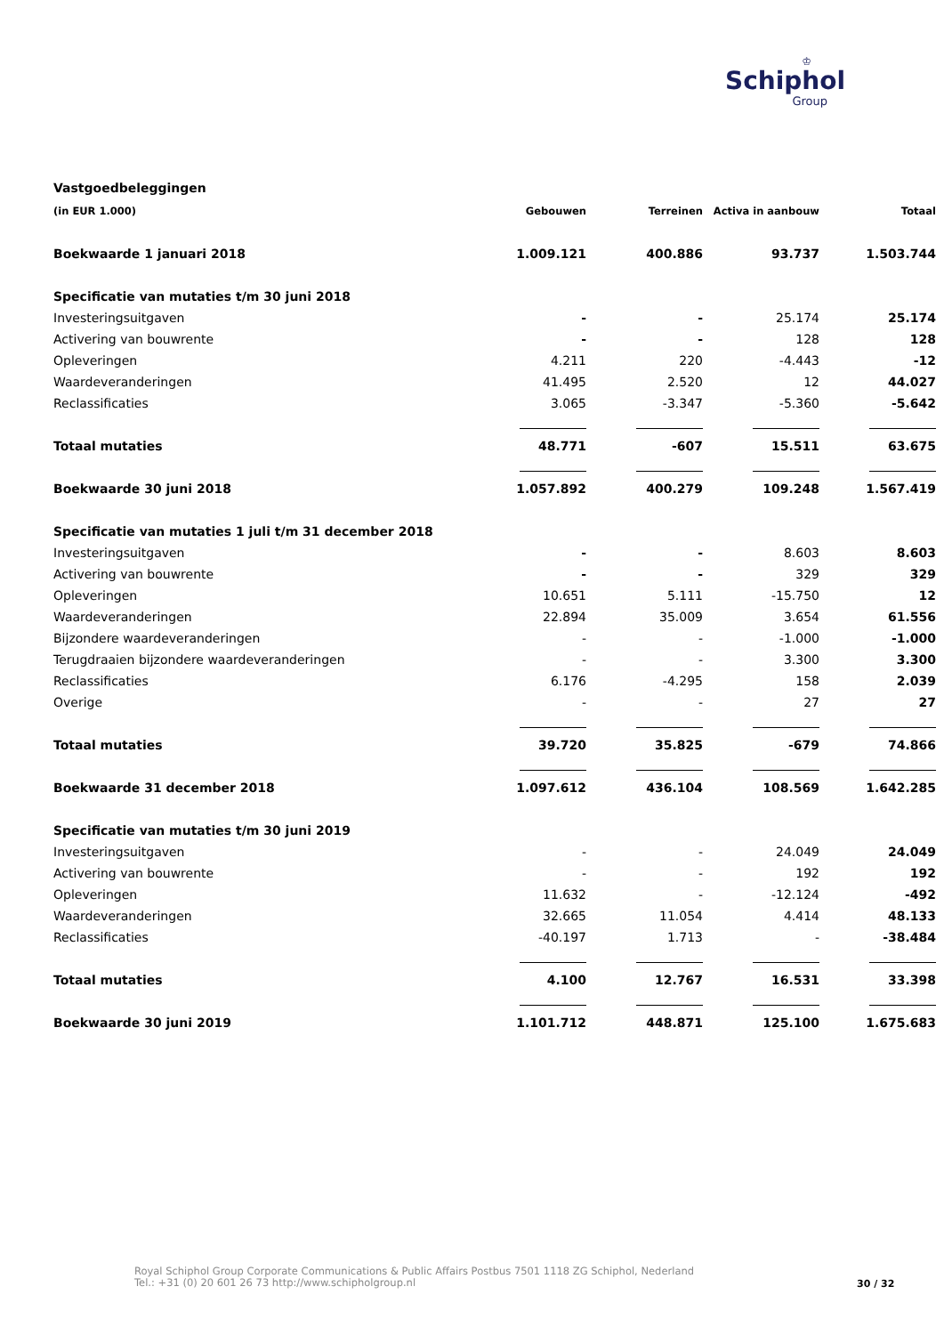♔
Schiphol
Group
Vastgoedbeleggingen
| (in EUR 1.000) | Gebouwen | Terreinen | Activa in aanbouw | Totaal |
| --- | --- | --- | --- | --- |
| Boekwaarde 1 januari 2018 | 1.009.121 | 400.886 | 93.737 | 1.503.744 |
| Specificatie van mutaties t/m 30 juni 2018 | | | | |
| Investeringsuitgaven | - | - | 25.174 | 25.174 |
| Activering van bouwrente | - | - | 128 | 128 |
| Opleveringen | 4.211 | 220 | -4.443 | -12 |
| Waardeveranderingen | 41.495 | 2.520 | 12 | 44.027 |
| Reclassificaties | 3.065 | -3.347 | -5.360 | -5.642 |
| Totaal mutaties | 48.771 | -607 | 15.511 | 63.675 |
| Boekwaarde 30 juni 2018 | 1.057.892 | 400.279 | 109.248 | 1.567.419 |
| Specificatie van mutaties 1 juli t/m 31 december 2018 | | | | |
| Investeringsuitgaven | - | - | 8.603 | 8.603 |
| Activering van bouwrente | - | - | 329 | 329 |
| Opleveringen | 10.651 | 5.111 | -15.750 | 12 |
| Waardeveranderingen | 22.894 | 35.009 | 3.654 | 61.556 |
| Bijzondere waardeveranderingen | - | - | -1.000 | -1.000 |
| Terugdraaien bijzondere waardeveranderingen | - | - | 3.300 | 3.300 |
| Reclassificaties | 6.176 | -4.295 | 158 | 2.039 |
| Overige | - | - | 27 | 27 |
| Totaal mutaties | 39.720 | 35.825 | -679 | 74.866 |
| Boekwaarde 31 december 2018 | 1.097.612 | 436.104 | 108.569 | 1.642.285 |
| Specificatie van mutaties t/m 30 juni 2019 | | | | |
| Investeringsuitgaven | - | - | 24.049 | 24.049 |
| Activering van bouwrente | - | - | 192 | 192 |
| Opleveringen | 11.632 | - | -12.124 | -492 |
| Waardeveranderingen | 32.665 | 11.054 | 4.414 | 48.133 |
| Reclassificaties | -40.197 | 1.713 | - | -38.484 |
| Totaal mutaties | 4.100 | 12.767 | 16.531 | 33.398 |
| Boekwaarde 30 juni 2019 | 1.101.712 | 448.871 | 125.100 | 1.675.683 |
Royal Schiphol Group Corporate Communications & Public Affairs Postbus 7501 1118 ZG Schiphol, Nederland
Tel.: +31 (0) 20 601 26 73 http://www.schipholgroup.nl
30 / 32